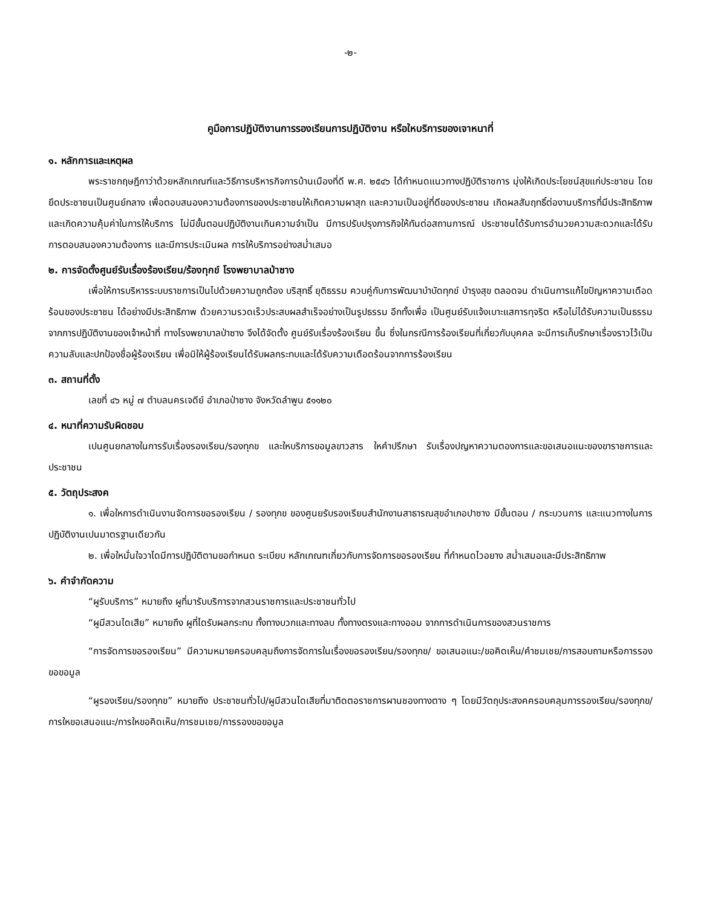-๒-
คูมือการปฏิบัติงานการรองเรียนการปฏิบัติงาน หรือใหบริการของเจาหนาที่
๑. หลักการและเหตุผล
พระราชกฤษฎีกาว่าด้วยหลักเกณฑ์และวิธีการบริหารกิจการบ้านเมืองที่ดี พ.ศ. ๒๕๔๖ ได้กำหนดแนวทางปฏิบัติราชการ มุ่งให้เกิดประโยชน์สุขแก่ประชาชน โดยยึดประชาชนเป็นศูนย์กลาง เพื่อตอบสนองความต้องการของประชาชนให้เกิดความผาสุก และความเป็นอยู่ที่ดีของประชาชน เกิดผลสัมฤทธิ์ต่องานบริการที่มีประสิทธิภาพและเกิดความคุ้มค่าในการให้บริการ ไม่มีขั้นตอนปฏิบัติงานเกินความจำเป็น มีการปรับปรุงภารกิจให้ทันต่อสถานการณ์ ประชาชนได้รับการอำนวยความสะดวกและได้รับการตอบสนองความต้องการ และมีการประเมินผล การให้บริการอย่างสม่ำเสมอ
๒. การจัดตั้งศูนย์รับเรื่องร้องเรียน/ร้องทุกข์ โรงพยาบาลป่าซาง
เพื่อให้การบริหารระบบราชการเป็นไปด้วยความถูกต้อง บริสุทธิ์ ยุติธรรม ควบคู่กับการพัฒนาบำบัดทุกข์ บำรุงสุข ตลอดจน ดำเนินการแก้ไขปัญหาความเดือดร้อนของประชาชน ได้อย่างมีประสิทธิภาพ ด้วยความรวดเร็วประสบผลสำเร็จอย่างเป็นรูปธรรม อีกทั้งเพื่อ เป็นศูนย์รับแจ้งเบาะแสการทุจริต หรือไม่ได้รับความเป็นธรรมจากการปฏิบัติงานของเจ้าหน้าที่ ทางโรงพยาบาลป่าซาง จึงได้จัดตั้ง ศูนย์รับเรื่องร้องเรียน ขึ้น ซึ่งในกรณีการร้องเรียนที่เกี่ยวกับบุคคล จะมีการเก็บรักษาเรื่องราวไว้เป็นความลับและปกป้องชื่อผู้ร้องเรียน เพื่อมิให้ผู้ร้องเรียนได้รับผลกระทบและได้รับความเดือดร้อนจากการร้องเรียน
๓. สถานที่ตั้ง
เลขที่ ๔๖ หมู่ ๗ ตำบลนครเจดีย์ อำเภอป่าซาง จังหวัดลำพูน ๕๑๑๒๐
๔. หนาที่ความรับผิดชอบ
เปนศูนยกลางในการรับเรื่องรองเรียน/รองทุกข และใหบริการขอมูลขาวสาร ใหคำปรึกษา รับเรื่องปญหาความตองการและขอเสนอแนะของขาราชการและประชาชน
๕. วัตถุประสงค
๑. เพื่อใหการดำเนินงานจัดการขอรองเรียน / รองทุกข ของศูนยรับรองเรียนสำนักงานสาธารณสุขอำเภอปาซาง มีขั้นตอน / กระบวนการ และแนวทางในการปฏิบัติงานเปนมาตรฐานเดียวกัน
๒. เพื่อใหมั่นใจวาไดมีการปฏิบัติตามขอกำหนด ระเบียบ หลักเกณฑเกี่ยวกับการจัดการขอรองเรียน ที่กำหนดไวอยาง สม่ำเสมอและมีประสิทธิภาพ
๖. คำจำกัดความ
“ผูรับบริการ” หมายถึง ผูที่มารับบริการจากสวนราชการและประชาชนทั่วไป
“ผูมีสวนไดเสีย” หมายถึง ผูที่ไดรับผลกระทบ ทั้งทางบวกและทางลบ ทั้งทางตรงและทางออม จากการดำเนินการของสวนราชการ
“การจัดการขอรองเรียน” มีความหมายครอบคลุมถึงการจัดการในเรื่องขอรองเรียน/รองทุกข/ ขอเสนอแนะ/ขอคิดเห็น/คำชมเชย/การสอบถามหรือการรองขอขอมูล
“ผูรองเรียน/รองทุกข” หมายถึง ประชาชนทั่วไป/ผูมีสวนไดเสียที่มาติดตอราชการผานชองทางตาง ๆ โดยมีวัตถุประสงคครอบคลุมการรองเรียน/รองทุกข/การใหขอเสนอแนะ/การใหขอคิดเห็น/การชมเชย/การรองขอขอมูล